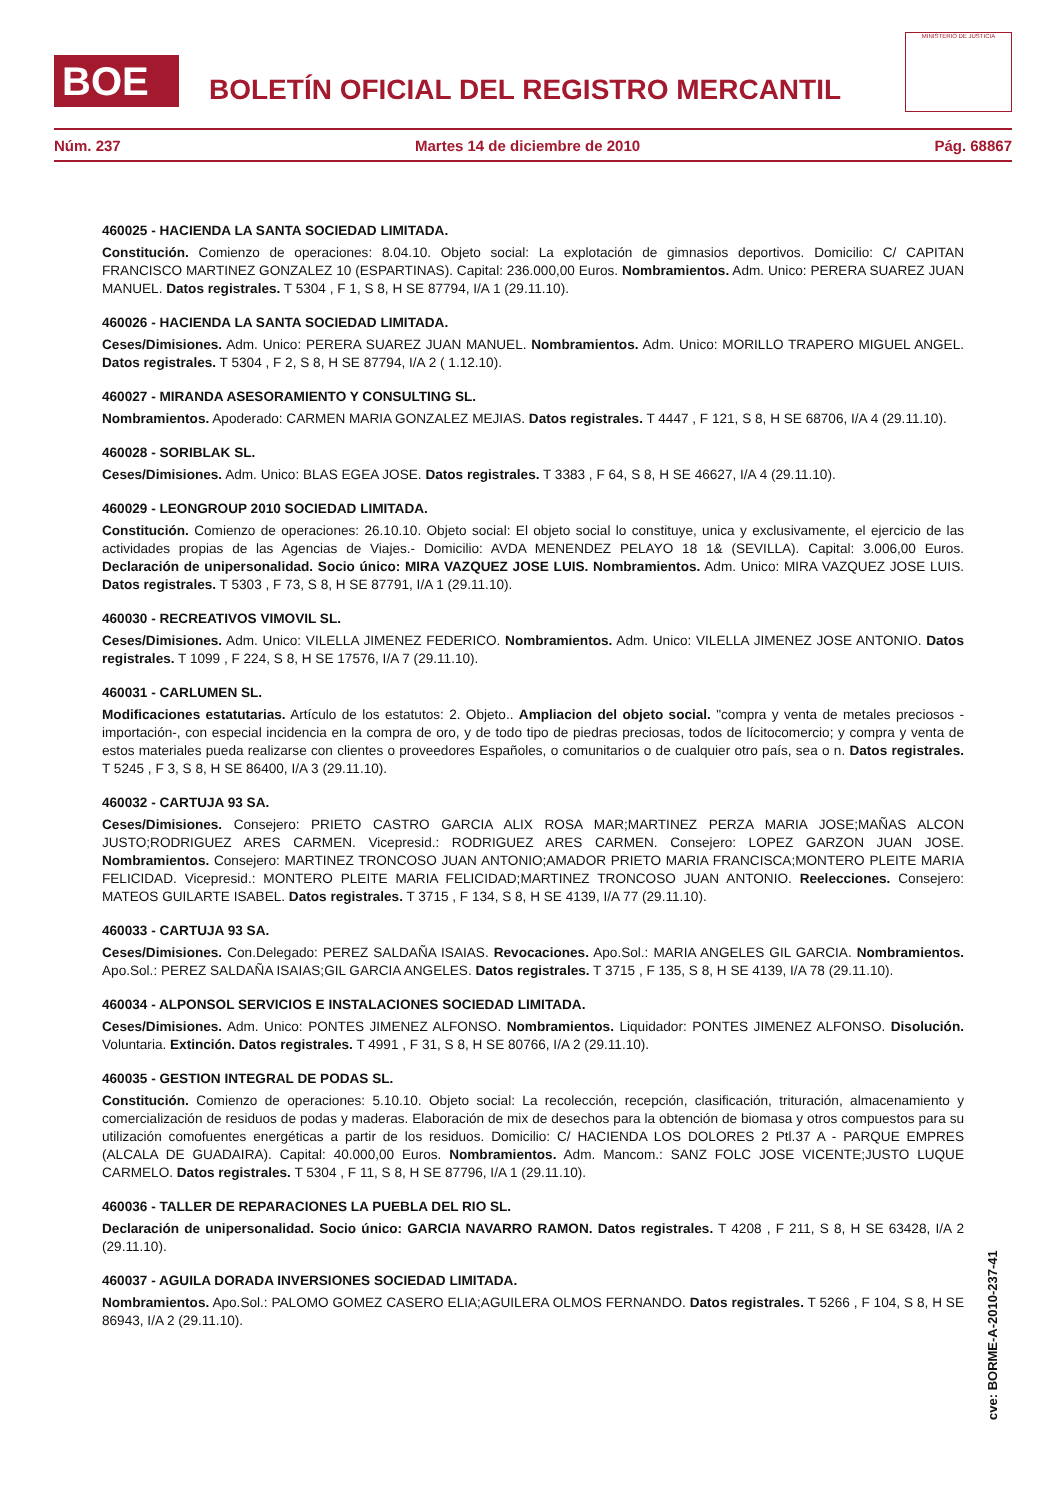BOE
BOLETÍN OFICIAL DEL REGISTRO MERCANTIL
MINISTERIO DE JUSTICIA
Núm. 237 Martes 14 de diciembre de 2010 Pág. 68867
460025 - HACIENDA LA SANTA SOCIEDAD LIMITADA.
Constitución. Comienzo de operaciones: 8.04.10. Objeto social: La explotación de gimnasios deportivos. Domicilio: C/ CAPITAN FRANCISCO MARTINEZ GONZALEZ 10 (ESPARTINAS). Capital: 236.000,00 Euros. Nombramientos. Adm. Unico: PERERA SUAREZ JUAN MANUEL. Datos registrales. T 5304 , F 1, S 8, H SE 87794, I/A 1 (29.11.10).
460026 - HACIENDA LA SANTA SOCIEDAD LIMITADA.
Ceses/Dimisiones. Adm. Unico: PERERA SUAREZ JUAN MANUEL. Nombramientos. Adm. Unico: MORILLO TRAPERO MIGUEL ANGEL. Datos registrales. T 5304 , F 2, S 8, H SE 87794, I/A 2 ( 1.12.10).
460027 - MIRANDA ASESORAMIENTO Y CONSULTING SL.
Nombramientos. Apoderado: CARMEN MARIA GONZALEZ MEJIAS. Datos registrales. T 4447 , F 121, S 8, H SE 68706, I/A 4 (29.11.10).
460028 - SORIBLAK SL.
Ceses/Dimisiones. Adm. Unico: BLAS EGEA JOSE. Datos registrales. T 3383 , F 64, S 8, H SE 46627, I/A 4 (29.11.10).
460029 - LEONGROUP 2010 SOCIEDAD LIMITADA.
Constitución. Comienzo de operaciones: 26.10.10. Objeto social: El objeto social lo constituye, unica y exclusivamente, el ejercicio de las actividades propias de las Agencias de Viajes.- Domicilio: AVDA MENENDEZ PELAYO 18 1& (SEVILLA). Capital: 3.006,00 Euros. Declaración de unipersonalidad. Socio único: MIRA VAZQUEZ JOSE LUIS. Nombramientos. Adm. Unico: MIRA VAZQUEZ JOSE LUIS. Datos registrales. T 5303 , F 73, S 8, H SE 87791, I/A 1 (29.11.10).
460030 - RECREATIVOS VIMOVIL SL.
Ceses/Dimisiones. Adm. Unico: VILELLA JIMENEZ FEDERICO. Nombramientos. Adm. Unico: VILELLA JIMENEZ JOSE ANTONIO. Datos registrales. T 1099 , F 224, S 8, H SE 17576, I/A 7 (29.11.10).
460031 - CARLUMEN SL.
Modificaciones estatutarias. Artículo de los estatutos: 2. Objeto.. Ampliacion del objeto social. "compra y venta de metales preciosos -importación-, con especial incidencia en la compra de oro, y de todo tipo de piedras preciosas, todos de lícitocomercio; y compra y venta de estos materiales pueda realizarse con clientes o proveedores Españoles, o comunitarios o de cualquier otro país, sea o n. Datos registrales. T 5245 , F 3, S 8, H SE 86400, I/A 3 (29.11.10).
460032 - CARTUJA 93 SA.
Ceses/Dimisiones. Consejero: PRIETO CASTRO GARCIA ALIX ROSA MAR;MARTINEZ PERZA MARIA JOSE;MAÑAS ALCON JUSTO;RODRIGUEZ ARES CARMEN. Vicepresid.: RODRIGUEZ ARES CARMEN. Consejero: LOPEZ GARZON JUAN JOSE. Nombramientos. Consejero: MARTINEZ TRONCOSO JUAN ANTONIO;AMADOR PRIETO MARIA FRANCISCA;MONTERO PLEITE MARIA FELICIDAD. Vicepresid.: MONTERO PLEITE MARIA FELICIDAD;MARTINEZ TRONCOSO JUAN ANTONIO. Reelecciones. Consejero: MATEOS GUILARTE ISABEL. Datos registrales. T 3715 , F 134, S 8, H SE 4139, I/A 77 (29.11.10).
460033 - CARTUJA 93 SA.
Ceses/Dimisiones. Con.Delegado: PEREZ SALDAÑA ISAIAS. Revocaciones. Apo.Sol.: MARIA ANGELES GIL GARCIA. Nombramientos. Apo.Sol.: PEREZ SALDAÑA ISAIAS;GIL GARCIA ANGELES. Datos registrales. T 3715 , F 135, S 8, H SE 4139, I/A 78 (29.11.10).
460034 - ALPONSOL SERVICIOS E INSTALACIONES SOCIEDAD LIMITADA.
Ceses/Dimisiones. Adm. Unico: PONTES JIMENEZ ALFONSO. Nombramientos. Liquidador: PONTES JIMENEZ ALFONSO. Disolución. Voluntaria. Extinción. Datos registrales. T 4991 , F 31, S 8, H SE 80766, I/A 2 (29.11.10).
460035 - GESTION INTEGRAL DE PODAS SL.
Constitución. Comienzo de operaciones: 5.10.10. Objeto social: La recolección, recepción, clasificación, trituración, almacenamiento y comercialización de residuos de podas y maderas. Elaboración de mix de desechos para la obtención de biomasa y otros compuestos para su utilización comofuentes energéticas a partir de los residuos. Domicilio: C/ HACIENDA LOS DOLORES 2 Ptl.37 A - PARQUE EMPRES (ALCALA DE GUADAIRA). Capital: 40.000,00 Euros. Nombramientos. Adm. Mancom.: SANZ FOLC JOSE VICENTE;JUSTO LUQUE CARMELO. Datos registrales. T 5304 , F 11, S 8, H SE 87796, I/A 1 (29.11.10).
460036 - TALLER DE REPARACIONES LA PUEBLA DEL RIO SL.
Declaración de unipersonalidad. Socio único: GARCIA NAVARRO RAMON. Datos registrales. T 4208 , F 211, S 8, H SE 63428, I/A 2 (29.11.10).
460037 - AGUILA DORADA INVERSIONES SOCIEDAD LIMITADA.
Nombramientos. Apo.Sol.: PALOMO GOMEZ CASERO ELIA;AGUILERA OLMOS FERNANDO. Datos registrales. T 5266 , F 104, S 8, H SE 86943, I/A 2 (29.11.10).
cve: BORME-A-2010-237-41